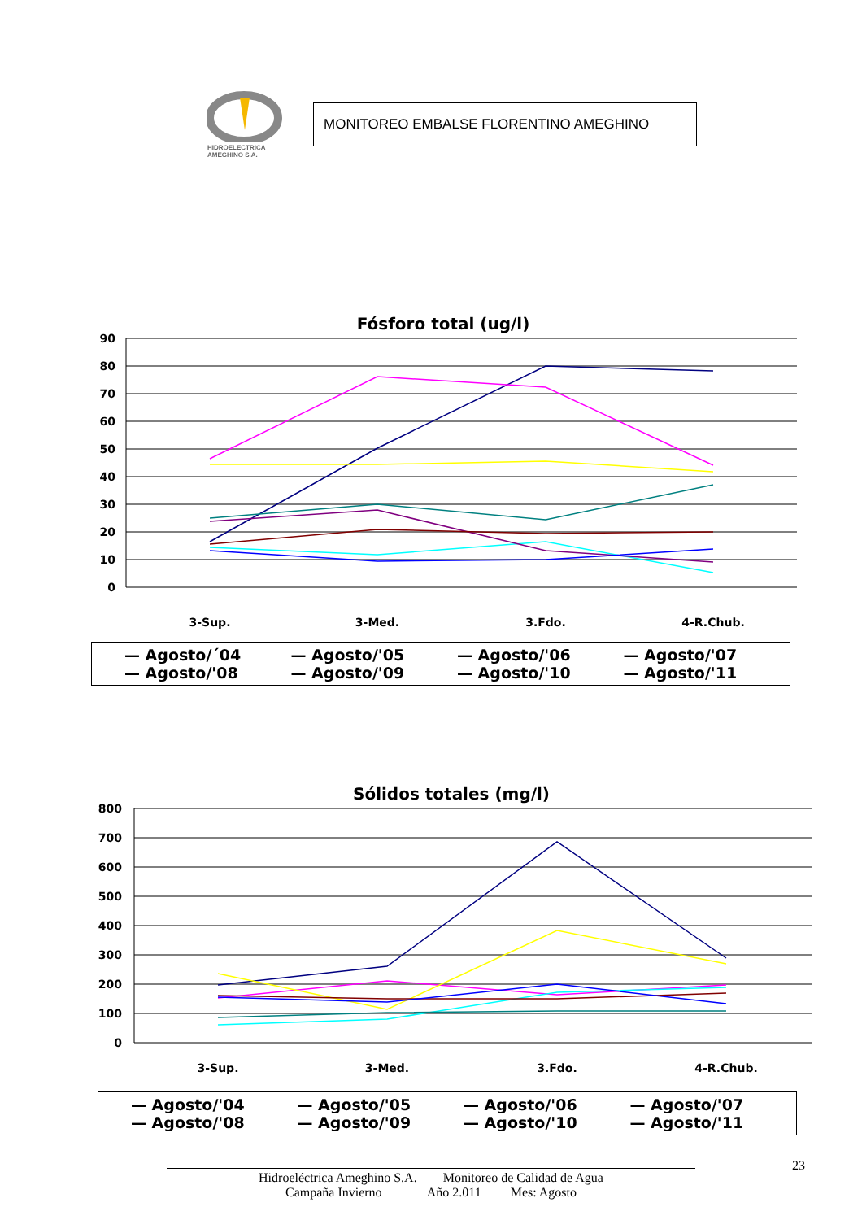HIDROELECTRICA
AMEGHINO S.A.
MONITOREO EMBALSE FLORENTINO AMEGHINO
Fósforo total (ug/l)
90
80
70
60
50
40
30
20
10
0
3-Sup.
3-Med.
3.Fdo.
4-R.Chub.
— Agosto/´04 — Agosto/'05 — Agosto/'06 — Agosto/'07 — Agosto/'08 — Agosto/'09 — Agosto/'10 — Agosto/'11
Sólidos totales (mg/l)
800
700
600
500
400
300
200
100
0
3-Sup.
3-Med.
3.Fdo.
4-R.Chub.
— Agosto/'04 — Agosto/'05 — Agosto/'06 — Agosto/'07 — Agosto/'08 — Agosto/'09 — Agosto/'10 — Agosto/'11
23
Hidroeléctrica Ameghino S.A. Monitoreo de Calidad de Agua
Campaña Invierno Año 2.011 Mes: Agosto